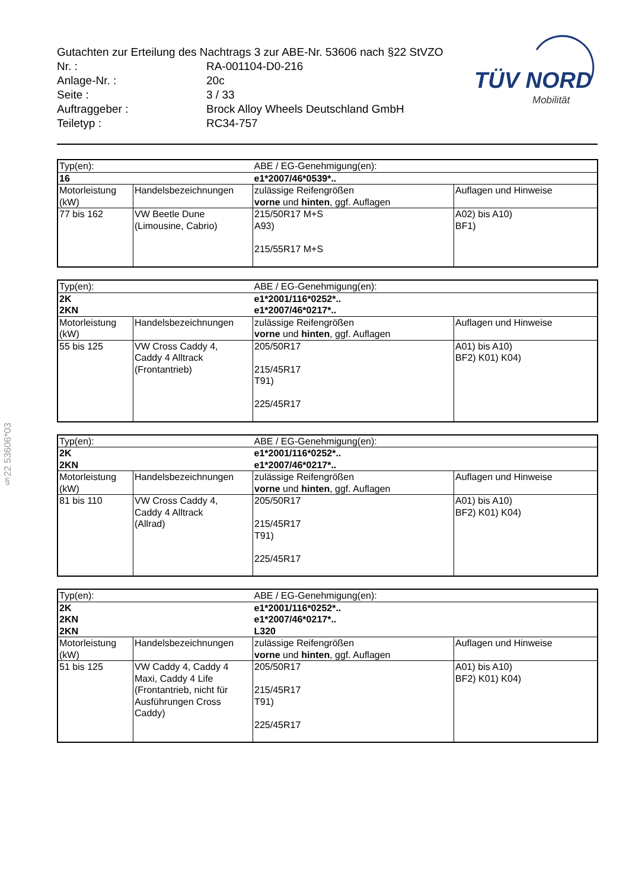Gutachten zur Erteilung des Nachtrags 3 zur ABE-Nr. 53606 nach §22 StVZO
| Nr. : | RA-001104-D0-216 |
| Anlage-Nr. : | 20c |
| Seite : | 3 / 33 |
| Auftraggeber : | Brock Alloy Wheels Deutschland GmbH |
| Teiletyp : | RC34-757 |
TÜV NORD
Mobilität
§22 53606*03
| Typ(en): | | ABE / EG-Genehmigung(en): | |
| 16 | | e1*2007/46*0539*.. | |
| Motorleistung (kW) | Handelsbezeichnungen | zulässige Reifengrößen vorne und hinten , ggf. Auflagen | Auflagen und Hinweise |
| 77 bis 162 | VW Beetle Dune (Limousine, Cabrio) | 215/50R17 M+S A93) 215/55R17 M+S | A02) bis A10) BF1) |
| Typ(en): | | ABE / EG-Genehmigung(en): | |
| 2K 2KN | | e1*2001/116*0252*.. e1*2007/46*0217*.. | |
| Motorleistung (kW) | Handelsbezeichnungen | zulässige Reifengrößen vorne und hinten , ggf. Auflagen | Auflagen und Hinweise |
| 55 bis 125 | VW Cross Caddy 4, Caddy 4 Alltrack (Frontantrieb) | 205/50R17 215/45R17 T91) 225/45R17 | A01) bis A10) BF2) K01) K04) |
| Typ(en): | | ABE / EG-Genehmigung(en): | |
| 2K 2KN | | e1*2001/116*0252*.. e1*2007/46*0217*.. | |
| Motorleistung (kW) | Handelsbezeichnungen | zulässige Reifengrößen vorne und hinten , ggf. Auflagen | Auflagen und Hinweise |
| 81 bis 110 | VW Cross Caddy 4, Caddy 4 Alltrack (Allrad) | 205/50R17 215/45R17 T91) 225/45R17 | A01) bis A10) BF2) K01) K04) |
| Typ(en): | | ABE / EG-Genehmigung(en): | |
| 2K 2KN 2KN | | e1*2001/116*0252*.. e1*2007/46*0217*.. L320 | |
| Motorleistung (kW) | Handelsbezeichnungen | zulässige Reifengrößen vorne und hinten , ggf. Auflagen | Auflagen und Hinweise |
| 51 bis 125 | VW Caddy 4, Caddy 4 Maxi, Caddy 4 Life (Frontantrieb, nicht für Ausführungen Cross Caddy) | 205/50R17 215/45R17 T91) 225/45R17 | A01) bis A10) BF2) K01) K04) |